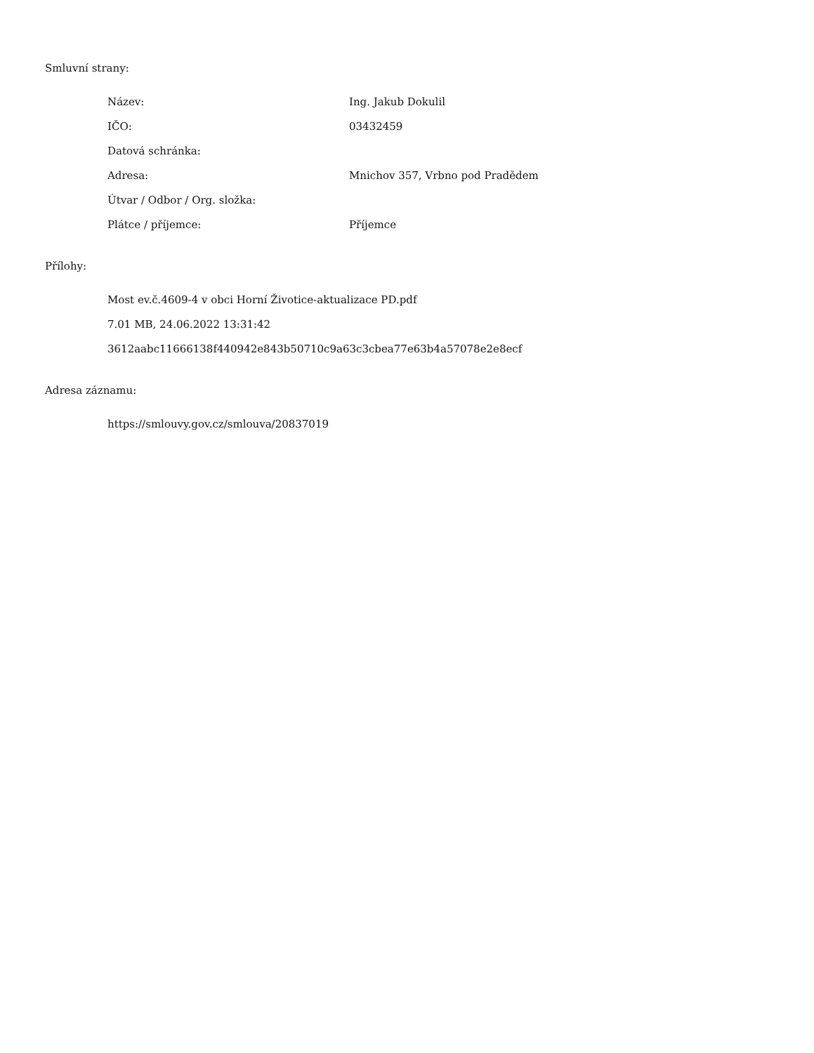Smluvní strany:
| Název: | Ing. Jakub Dokulil |
| IČO: | 03432459 |
| Datová schránka: | |
| Adresa: | Mnichov 357, Vrbno pod Pradědem |
| Útvar / Odbor / Org. složka: | |
| Plátce / příjemce: | Příjemce |
Přílohy:
Most ev.č.4609-4 v obci Horní Životice-aktualizace PD.pdf
7.01 MB, 24.06.2022 13:31:42
3612aabc11666138f440942e843b50710c9a63c3cbea77e63b4a57078e2e8ecf
Adresa záznamu:
https://smlouvy.gov.cz/smlouva/20837019